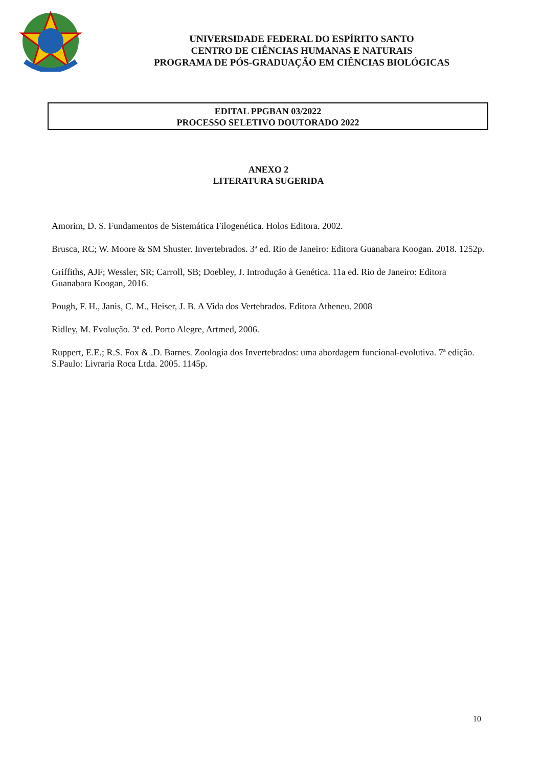UNIVERSIDADE FEDERAL DO ESPÍRITO SANTO
CENTRO DE CIÊNCIAS HUMANAS E NATURAIS
PROGRAMA DE PÓS-GRADUAÇÃO EM CIÊNCIAS BIOLÓGICAS
EDITAL PPGBAN 03/2022
PROCESSO SELETIVO DOUTORADO 2022
ANEXO 2
LITERATURA SUGERIDA
Amorim, D. S. Fundamentos de Sistemática Filogenética. Holos Editora. 2002.
Brusca, RC; W. Moore & SM Shuster. Invertebrados. 3ª ed. Rio de Janeiro: Editora Guanabara Koogan. 2018. 1252p.
Griffiths, AJF; Wessler, SR; Carroll, SB; Doebley, J. Introdução à Genética. 11a ed. Rio de Janeiro: Editora Guanabara Koogan, 2016.
Pough, F. H., Janis, C. M., Heiser, J. B. A Vida dos Vertebrados. Editora Atheneu. 2008
Ridley, M. Evolução. 3ª ed. Porto Alegre, Artmed, 2006.
Ruppert, E.E.; R.S. Fox & .D. Barnes. Zoologia dos Invertebrados: uma abordagem funcional-evolutiva. 7ª edição. S.Paulo: Livraria Roca Ltda. 2005. 1145p.
10